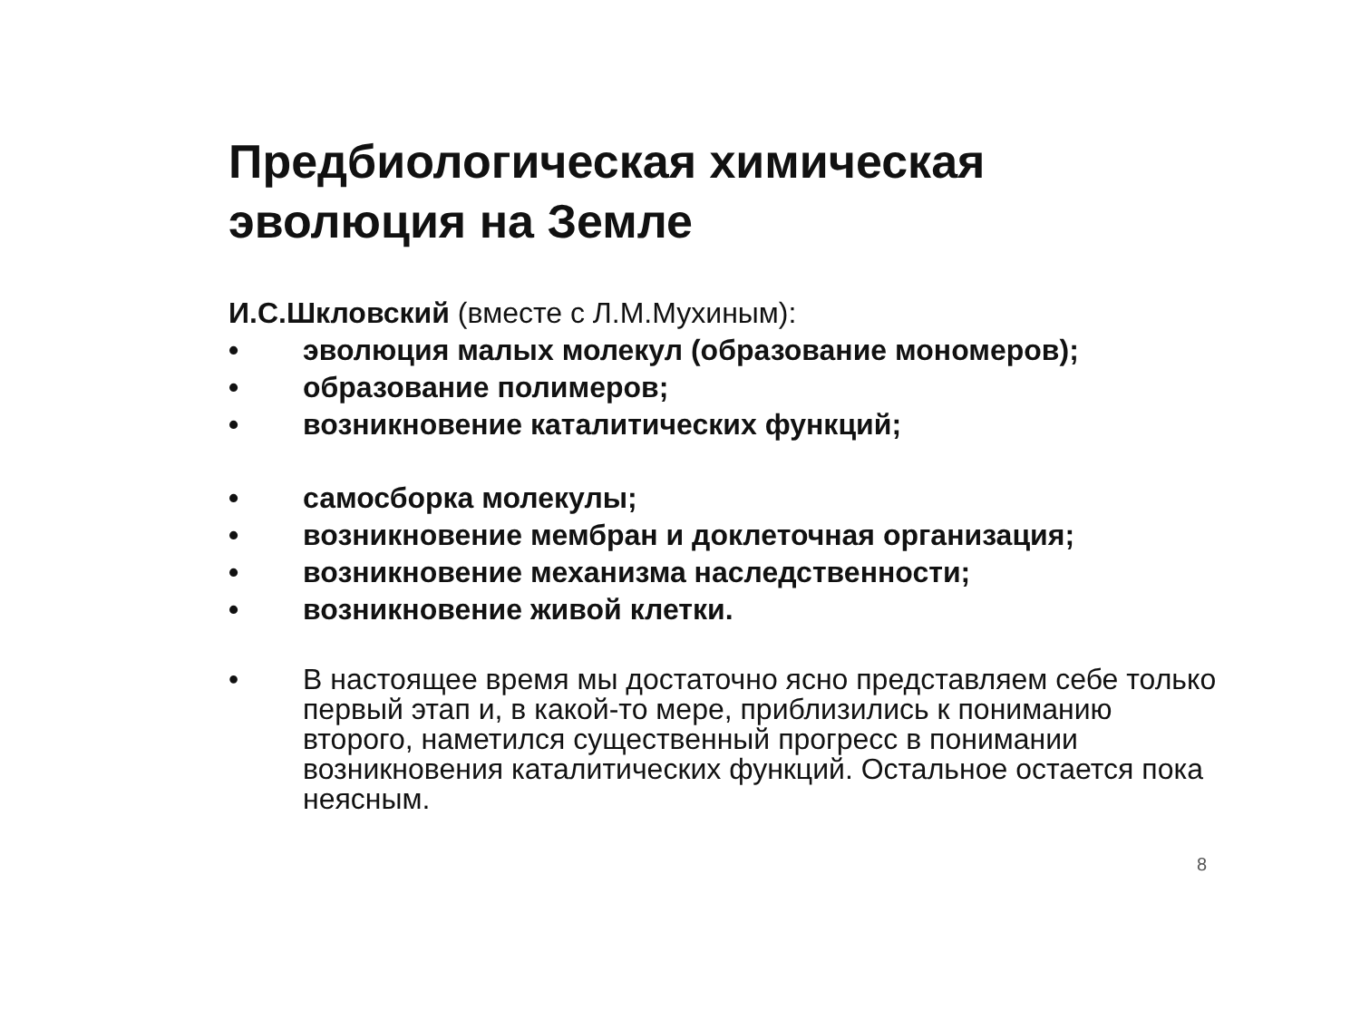Предбиологическая химическая эволюция на Земле
И.С.Шкловский (вместе с Л.М.Мухиным):
• эволюция малых молекул (образование мономеров);
• образование полимеров;
• возникновение каталитических функций;
• самосборка молекулы;
• возникновение мембран и доклеточная организация;
• возникновение механизма наследственности;
• возникновение живой клетки.
• В настоящее время мы достаточно ясно представляем себе только первый этап и, в какой-то мере, приблизились к пониманию второго, наметился существенный прогресс в понимании возникновения каталитических функций. Остальное остается пока неясным.
8